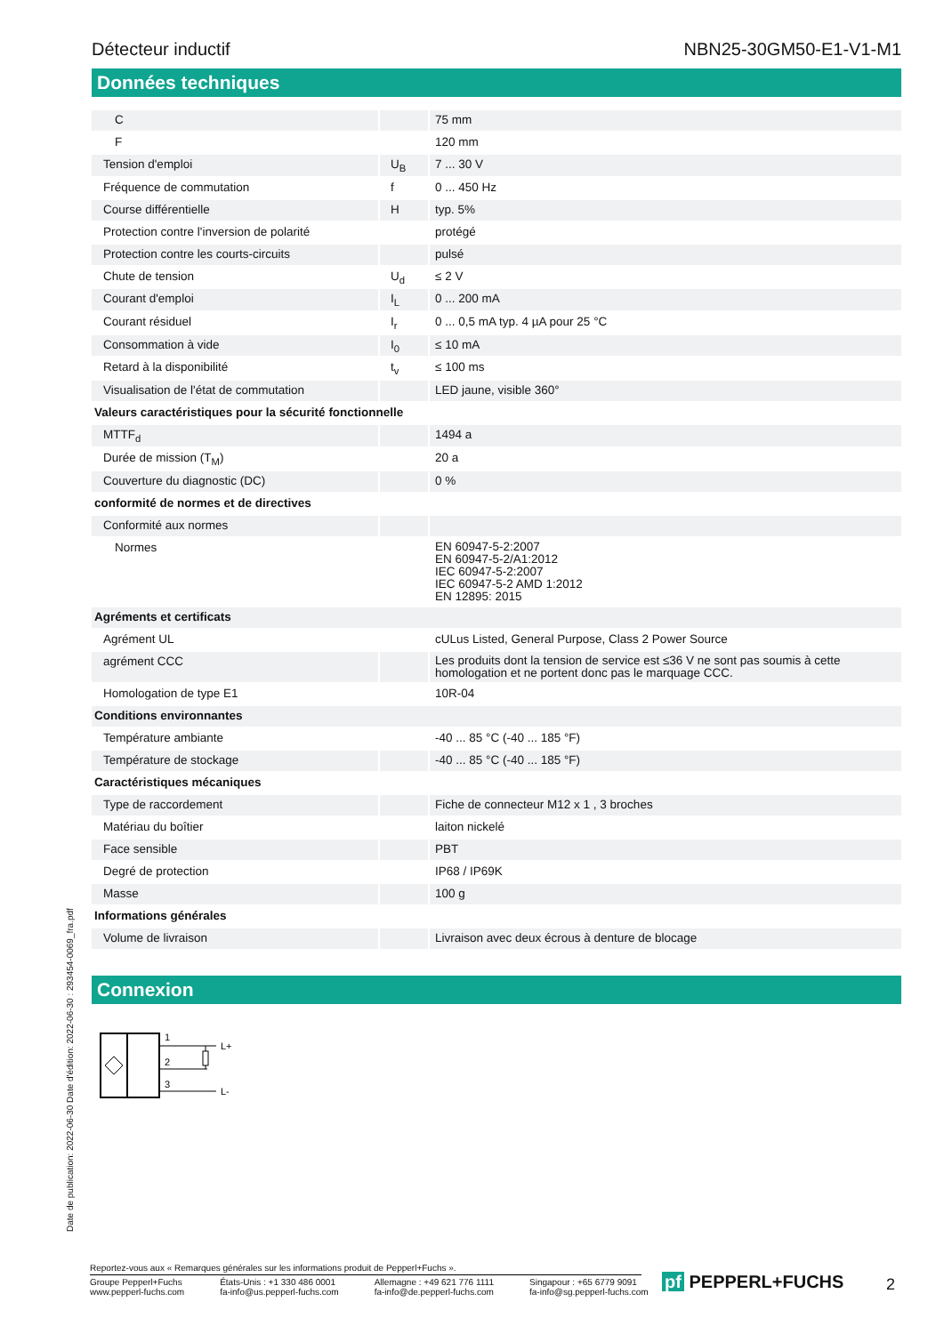Détecteur inductif NBN25-30GM50-E1-V1-M1
Données techniques
| C | | 75 mm |
| F | | 120 mm |
| Tension d'emploi | U<sub>B</sub> | 7 ... 30 V |
| Fréquence de commutation | f | 0 ... 450 Hz |
| Course différentielle | H | typ. 5% |
| Protection contre l'inversion de polarité | | protégé |
| Protection contre les courts-circuits | | pulsé |
| Chute de tension | U<sub>d</sub> | ≤ 2 V |
| Courant d'emploi | I<sub>L</sub> | 0 ... 200 mA |
| Courant résiduel | I<sub>r</sub> | 0 ... 0,5 mA typ. 4 µA pour 25 °C |
| Consommation à vide | I<sub>0</sub> | ≤ 10 mA |
| Retard à la disponibilité | t<sub>v</sub> | ≤ 100 ms |
| Visualisation de l'état de commutation | | LED jaune, visible 360° |
| Valeurs caractéristiques pour la sécurité fonctionnelle | | |
| MTTF<sub>d</sub> | | 1494 a |
| Durée de mission (T<sub>M</sub>) | | 20 a |
| Couverture du diagnostic (DC) | | 0 % |
| conformité de normes et de directives | | |
| Conformité aux normes | | |
| Normes | | EN 60947-5-2:2007 EN 60947-5-2/A1:2012 IEC 60947-5-2:2007 IEC 60947-5-2 AMD 1:2012 EN 12895: 2015 |
| Agréments et certificats | | |
| Agrément UL | | cULus Listed, General Purpose, Class 2 Power Source |
| agrément CCC | | Les produits dont la tension de service est ≤36 V ne sont pas soumis à cette homologation et ne portent donc pas le marquage CCC. |
| Homologation de type E1 | | 10R-04 |
| Conditions environnantes | | |
| Température ambiante | | -40 ... 85 °C (-40 ... 185 °F) |
| Température de stockage | | -40 ... 85 °C (-40 ... 185 °F) |
| Caractéristiques mécaniques | | |
| Type de raccordement | | Fiche de connecteur M12 x 1 , 3 broches |
| Matériau du boîtier | | laiton nickelé |
| Face sensible | | PBT |
| Degré de protection | | IP68 / IP69K |
| Masse | | 100 g |
| Informations générales | | |
| Volume de livraison | | Livraison avec deux écrous à denture de blocage |
Connexion
1
2
3
L+
L-
Date de publication: 2022-06-30 Date d'édition: 2022-06-30 : 293454-0069_fra.pdf
Reportez-vous aux « Remarques générales sur les informations produit de Pepperl+Fuchs ».
Groupe Pepperl+Fuchs
www.pepperl-fuchs.com
États-Unis : +1 330 486 0001
fa-info@us.pepperl-fuchs.com
Allemagne : +49 621 776 1111
fa-info@de.pepperl-fuchs.com
Singapour : +65 6779 9091
fa-info@sg.pepperl-fuchs.com
pf PEPPERL+FUCHS 2